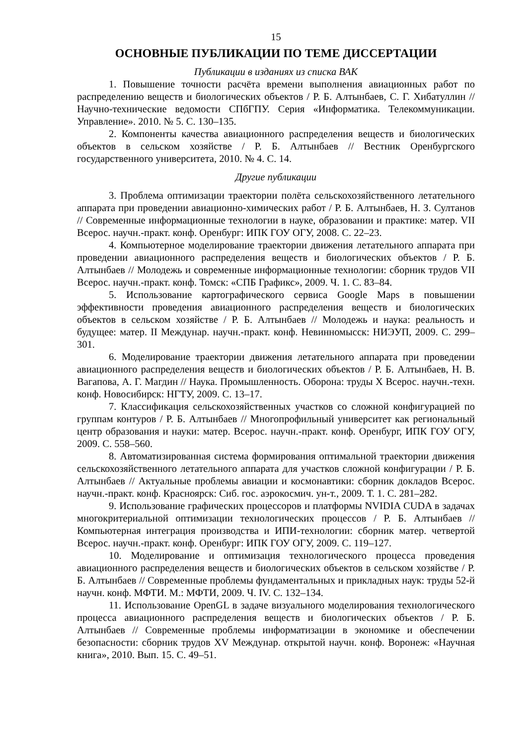15
ОСНОВНЫЕ ПУБЛИКАЦИИ ПО ТЕМЕ ДИССЕРТАЦИИ
Публикации в изданиях из списка ВАК
1. Повышение точности расчёта времени выполнения авиационных работ по распределению веществ и биологических объектов / Р. Б. Алтынбаев, С. Г. Хибатуллин // Научно-технические ведомости СПбГПУ. Серия «Информатика. Телекоммуникации. Управление». 2010. № 5. С. 130–135.
2. Компоненты качества авиационного распределения веществ и биологических объектов в сельском хозяйстве / Р. Б. Алтынбаев // Вестник Оренбургского государственного университета, 2010. № 4. С. 14.
Другие публикации
3. Проблема оптимизации траектории полёта сельскохозяйственного летательного аппарата при проведении авиационно-химических работ / Р. Б. Алтынбаев, Н. З. Султанов // Современные информационные технологии в науке, образовании и практике: матер. VII Всерос. научн.-практ. конф. Оренбург: ИПК ГОУ ОГУ, 2008. С. 22–23.
4. Компьютерное моделирование траектории движения летательного аппарата при проведении авиационного распределения веществ и биологических объектов / Р. Б. Алтынбаев // Молодежь и современные информационные технологии: сборник трудов VII Всерос. научн.-практ. конф. Томск: «СПБ Графикс», 2009. Ч. 1. С. 83–84.
5. Использование картографического сервиса Google Maps в повышении эффективности проведения авиационного распределения веществ и биологических объектов в сельском хозяйстве / Р. Б. Алтынбаев // Молодежь и наука: реальность и будущее: матер. II Междунар. научн.-практ. конф. Невинномысск: НИЭУП, 2009. С. 299–301.
6. Моделирование траектории движения летательного аппарата при проведении авиационного распределения веществ и биологических объектов / Р. Б. Алтынбаев, Н. В. Вагапова, А. Г. Магдин // Наука. Промышленность. Оборона: труды X Всерос. научн.-техн. конф. Новосибирск: НГТУ, 2009. С. 13–17.
7. Классификация сельскохозяйственных участков со сложной конфигурацией по группам контуров / Р. Б. Алтынбаев // Многопрофильный университет как региональный центр образования и науки: матер. Всерос. научн.-практ. конф. Оренбург, ИПК ГОУ ОГУ, 2009. С. 558–560.
8. Автоматизированная система формирования оптимальной траектории движения сельскохозяйственного летательного аппарата для участков сложной конфигурации / Р. Б. Алтынбаев // Актуальные проблемы авиации и космонавтики: сборник докладов Всерос. научн.-практ. конф. Красноярск: Сиб. гос. аэрокосмич. ун-т., 2009. Т. 1. С. 281–282.
9. Использование графических процессоров и платформы NVIDIA CUDA в задачах многокритериальной оптимизации технологических процессов / Р. Б. Алтынбаев // Компьютерная интеграция производства и ИПИ-технологии: сборник матер. четвертой Всерос. научн.-практ. конф. Оренбург: ИПК ГОУ ОГУ, 2009. С. 119–127.
10. Моделирование и оптимизация технологического процесса проведения авиационного распределения веществ и биологических объектов в сельском хозяйстве / Р. Б. Алтынбаев // Современные проблемы фундаментальных и прикладных наук: труды 52-й научн. конф. МФТИ. М.: МФТИ, 2009. Ч. IV. С. 132–134.
11. Использование OpenGL в задаче визуального моделирования технологического процесса авиационного распределения веществ и биологических объектов / Р. Б. Алтынбаев // Современные проблемы информатизации в экономике и обеспечении безопасности: сборник трудов XV Междунар. открытой научн. конф. Воронеж: «Научная книга», 2010. Вып. 15. С. 49–51.